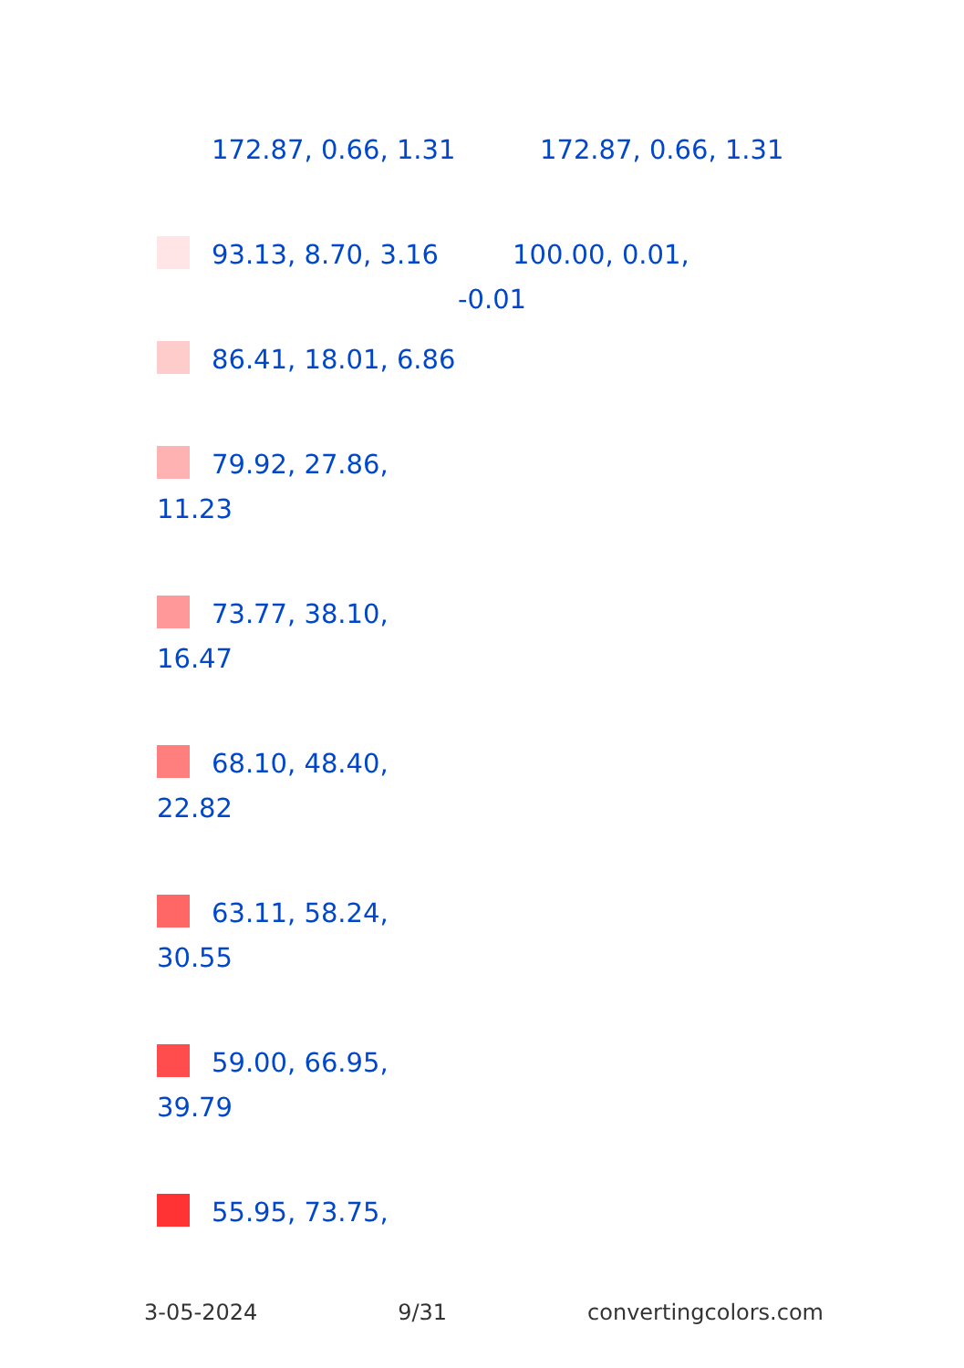172.87, 0.66, 1.31 172.87, 0.66, 1.31
93.13, 8.70, 3.16 100.00, 0.01,
-0.01
86.41, 18.01, 6.86
79.92, 27.86,
11.23
73.77, 38.10,
16.47
68.10, 48.40,
22.82
63.11, 58.24,
30.55
59.00, 66.95,
39.79
55.95, 73.75,
3-05-2024 9/31 convertingcolors.com